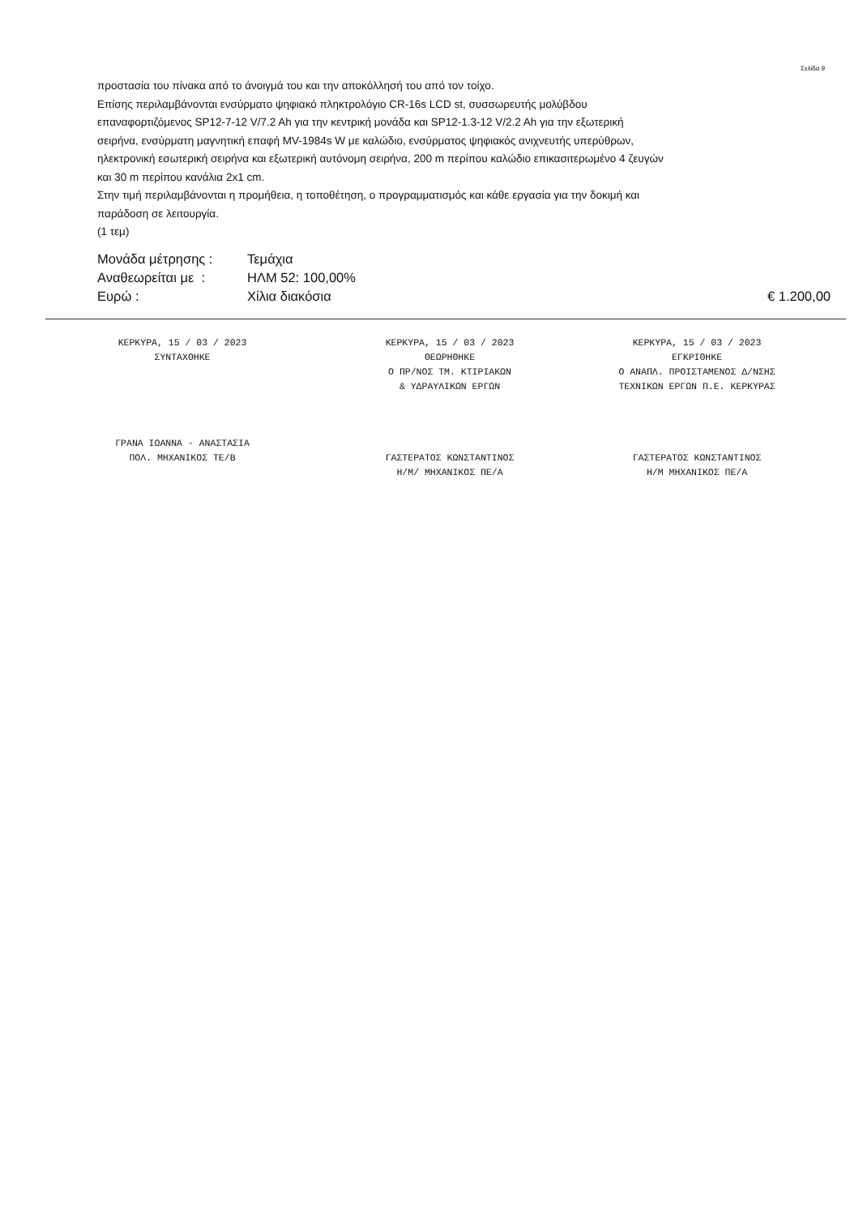Σελίδα 9
προστασία του πίνακα από το άνοιγμά του και την αποκόλλησή του από τον τοίχο.
Επίσης περιλαμβάνονται ενσύρματο ψηφιακό πληκτρολόγιο CR-16s LCD st, συσσωρευτής μολύβδου επαναφορτιζόμενος SP12-7-12 V/7.2 Ah για την κεντρική μονάδα και SP12-1.3-12 V/2.2 Ah για την εξωτερική σειρήνα, ενσύρματη μαγνητική επαφή MV-1984s W με καλώδιο, ενσύρματος ψηφιακός ανιχνευτής υπερύθρων, ηλεκτρονική εσωτερική σειρήνα και εξωτερική αυτόνομη σειρήνα, 200 m περίπου καλώδιο επικασιτερωμένο 4 ζευγών και 30 m περίπου κανάλια 2x1 cm.
Στην τιμή περιλαμβάνονται η προμήθεια, η τοποθέτηση, ο προγραμματισμός και κάθε εργασία για την δοκιμή και παράδοση σε λειτουργία.
(1 τεμ)
Μονάδα μέτρησης : Τεμάχια
Αναθεωρείται με : ΗΛΜ 52: 100,00%
Ευρώ : Χίλια διακόσια € 1.200,00
ΚΕΡΚΥΡΑ, 15 / 03 / 2023
ΣΥΝΤΑΧΘΗΚΕ
ΓΡΑΝΑ ΙΩΑΝΝΑ - ΑΝΑΣΤΑΣΙΑ
ΠΟΛ. ΜΗΧΑΝΙΚΟΣ ΤΕ/Β
ΚΕΡΚΥΡΑ, 15 / 03 / 2023
ΘΕΩΡΗΘΗΚΕ
Ο ΠΡ/ΝΟΣ ΤΜ. ΚΤΙΡΙΑΚΩΝ
& ΥΔΡΑΥΛΙΚΩΝ ΕΡΓΩΝ
ΓΑΣΤΕΡΑΤΟΣ ΚΩΝΣΤΑΝΤΙΝΟΣ
Η/Μ/ ΜΗΧΑΝΙΚΟΣ ΠΕ/Α
ΚΕΡΚΥΡΑ, 15 / 03 / 2023
ΕΓΚΡΙΘΗΚΕ
Ο ΑΝΑΠΛ. ΠΡΟΙΣΤΑΜΕΝΟΣ Δ/ΝΣΗΣ
ΤΕΧΝΙΚΩΝ ΕΡΓΩΝ Π.Ε. ΚΕΡΚΥΡΑΣ
ΓΑΣΤΕΡΑΤΟΣ ΚΩΝΣΤΑΝΤΙΝΟΣ
Η/Μ ΜΗΧΑΝΙΚΟΣ ΠΕ/Α